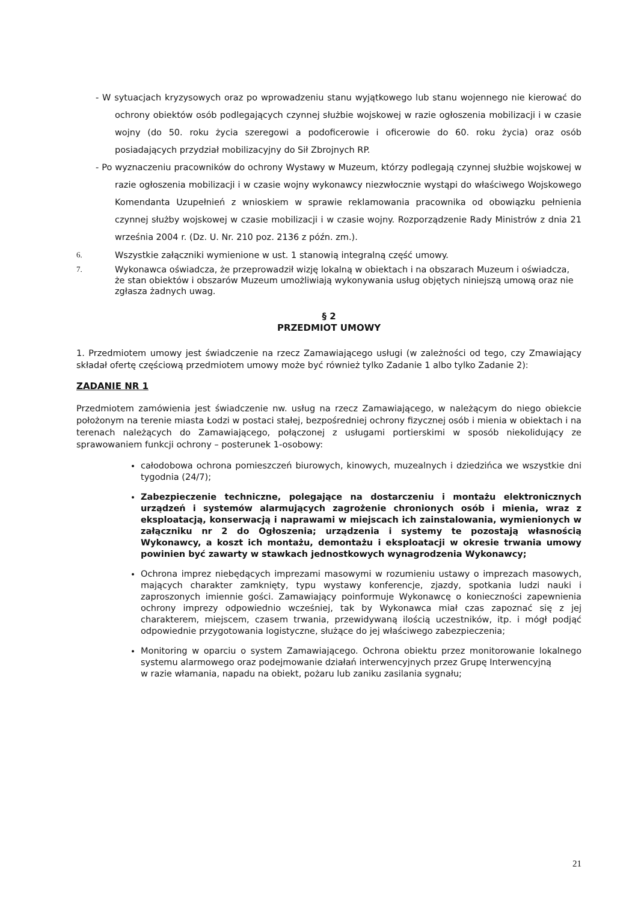- W sytuacjach kryzysowych oraz po wprowadzeniu stanu wyjątkowego lub stanu wojennego nie kierować do ochrony obiektów osób podlegających czynnej służbie wojskowej w razie ogłoszenia mobilizacji i w czasie wojny (do 50. roku życia szeregowi a podoficerowie i oficerowie do 60. roku życia) oraz osób posiadających przydział mobilizacyjny do Sił Zbrojnych RP.
- Po wyznaczeniu pracowników do ochrony Wystawy w Muzeum, którzy podlegają czynnej służbie wojskowej w razie ogłoszenia mobilizacji i w czasie wojny wykonawcy niezwłocznie wystąpi do właściwego Wojskowego Komendanta Uzupełnień z wnioskiem w sprawie reklamowania pracownika od obowiązku pełnienia czynnej służby wojskowej w czasie mobilizacji i w czasie wojny. Rozporządzenie Rady Ministrów z dnia 21 września 2004 r. (Dz. U. Nr. 210 poz. 2136 z późn. zm.).
6. Wszystkie załączniki wymienione w ust. 1 stanowią integralną część umowy.
7. Wykonawca oświadcza, że przeprowadził wizję lokalną w obiektach i na obszarach Muzeum i oświadcza, że stan obiektów i obszarów Muzeum umożliwiają wykonywania usług objętych niniejszą umową oraz nie zgłasza żadnych uwag.
§ 2
PRZEDMIOT UMOWY
1. Przedmiotem umowy jest świadczenie na rzecz Zamawiającego usługi (w zależności od tego, czy Zmawiający składał ofertę częściową przedmiotem umowy może być również tylko Zadanie 1 albo tylko Zadanie 2):
ZADANIE NR 1
Przedmiotem zamówienia jest świadczenie nw. usług na rzecz Zamawiającego, w należącym do niego obiekcie położonym na terenie miasta Łodzi w postaci stałej, bezpośredniej ochrony fizycznej osób i mienia w obiektach i na terenach należących do Zamawiającego, połączonej z usługami portierskimi w sposób niekolidujący ze sprawowaniem funkcji ochrony – posterunek 1-osobowy:
całodobowa ochrona pomieszczeń biurowych, kinowych, muzealnych i dziedzińca we wszystkie dni tygodnia (24/7);
Zabezpieczenie techniczne, polegające na dostarczeniu i montażu elektronicznych urządzeń i systemów alarmujących zagrożenie chronionych osób i mienia, wraz z eksploatacją, konserwacją i naprawami w miejscach ich zainstalowania, wymienionych w załączniku nr 2 do Ogłoszenia; urządzenia i systemy te pozostają własnością Wykonawcy, a koszt ich montażu, demontażu i eksploatacji w okresie trwania umowy powinien być zawarty w stawkach jednostkowych wynagrodzenia Wykonawcy;
Ochrona imprez niebędących imprezami masowymi w rozumieniu ustawy o imprezach masowych, mających charakter zamknięty, typu wystawy konferencje, zjazdy, spotkania ludzi nauki i zaproszonych imiennie gości. Zamawiający poinformuje Wykonawcę o konieczności zapewnienia ochrony imprezy odpowiednio wcześniej, tak by Wykonawca miał czas zapoznać się z jej charakterem, miejscem, czasem trwania, przewidywaną ilością uczestników, itp. i mógł podjąć odpowiednie przygotowania logistyczne, służące do jej właściwego zabezpieczenia;
Monitoring w oparciu o system Zamawiającego. Ochrona obiektu przez monitorowanie lokalnego systemu alarmowego oraz podejmowanie działań interwencyjnych przez Grupę Interwencyjną
w razie włamania, napadu na obiekt, pożaru lub zaniku zasilania sygnału;
21